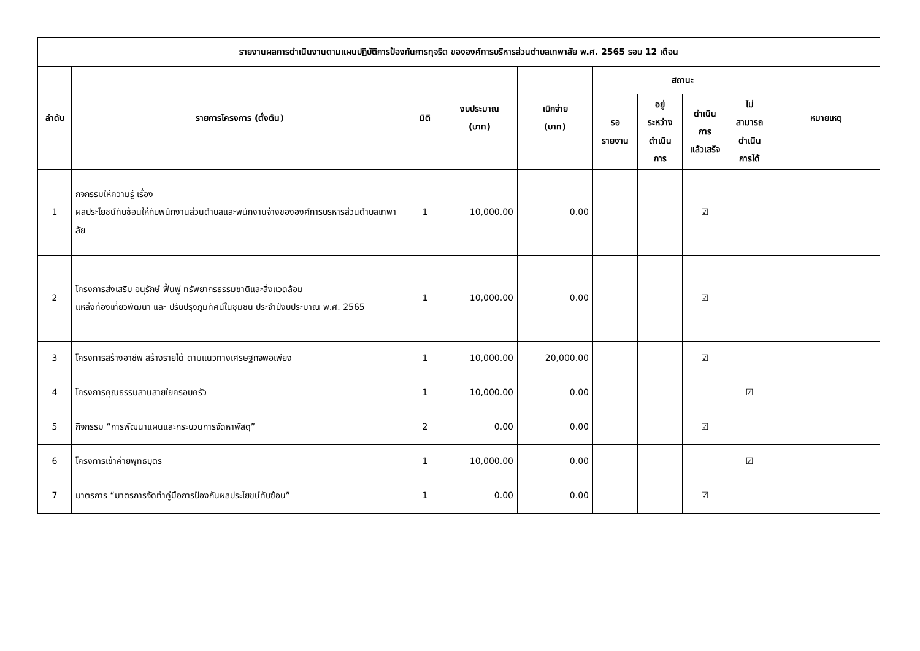| รายงานผลการดำเนินงานตามแผนปฏิบัติการป้องกันการทุจริต ขององค์การบริหารส่วนตำบลเทพาลัย พ.ศ. 2565 รอบ 12 เดือน | | | | | | | | | |
| --- | --- | --- | --- | --- | --- | --- | --- | --- | --- |
| ลำดับ | รายการโครงการ (ตั้งต้น) | มิติ | งบประมาณ (บาท) | เบิกจ่าย (บาท) | สถานะ | | | | หมายเหตุ |
| | | | | | รอ รายงาน | อยู่ ระหว่าง ดำเนิน การ | ดำเนิน การ แล้วเสร็จ | ไม่ สามารถ ดำเนิน การได้ | |
| 1 | กิจกรรมให้ความรู้ เรื่อง ผลประโยชน์ทับซ้อนให้กับพนักงานส่วนตำบลและพนักงานจ้างขององค์การบริหารส่วนตำบลเทพาลัย | 1 | 10,000.00 | 0.00 | | | ☑ | | |
| 2 | โครงการส่งเสริม อนุรักษ์ ฟื้นฟู ทรัพยากรธรรมชาติและสิ่งแวดล้อม แหล่งท่องเที่ยวพัฒนา และ ปรับปรุงภูมิทัศน์ในชุมชน ประจำปีงบประมาณ พ.ศ. 2565 | 1 | 10,000.00 | 0.00 | | | ☑ | | |
| 3 | โครงการสร้างอาชีพ สร้างรายได้ ตามแนวทางเศรษฐกิจพอเพียง | 1 | 10,000.00 | 20,000.00 | | | ☑ | | |
| 4 | โครงการคุณธรรมสานสายใยครอบครัว | 1 | 10,000.00 | 0.00 | | | | ☑ | |
| 5 | กิจกรรม “การพัฒนาแผนและกระบวนการจัดหาพัสดุ” | 2 | 0.00 | 0.00 | | | ☑ | | |
| 6 | โครงการเข้าค่ายพุทธบุตร | 1 | 10,000.00 | 0.00 | | | | ☑ | |
| 7 | มาตรการ “มาตรการจัดทำคู่มือการป้องกันผลประโยชน์ทับซ้อน” | 1 | 0.00 | 0.00 | | | ☑ | | |